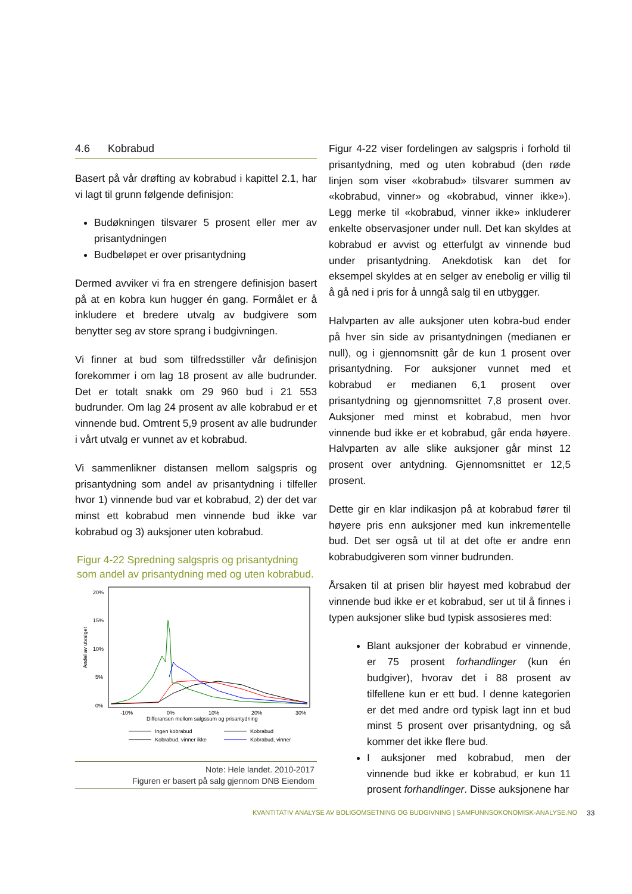4.6 Kobrabud
Basert på vår drøfting av kobrabud i kapittel 2.1, har vi lagt til grunn følgende definisjon:
Budøkningen tilsvarer 5 prosent eller mer av prisantydningen
Budbeløpet er over prisantydning
Dermed avviker vi fra en strengere definisjon basert på at en kobra kun hugger én gang. Formålet er å inkludere et bredere utvalg av budgivere som benytter seg av store sprang i budgivningen.
Vi finner at bud som tilfredsstiller vår definisjon forekommer i om lag 18 prosent av alle budrunder. Det er totalt snakk om 29 960 bud i 21 553 budrunder. Om lag 24 prosent av alle kobrabud er et vinnende bud. Omtrent 5,9 prosent av alle budrunder i vårt utvalg er vunnet av et kobrabud.
Vi sammenlikner distansen mellom salgspris og prisantydning som andel av prisantydning i tilfeller hvor 1) vinnende bud var et kobrabud, 2) der det var minst ett kobrabud men vinnende bud ikke var kobrabud og 3) auksjoner uten kobrabud.
Figur 4-22 Spredning salgspris og prisantydning som andel av prisantydning med og uten kobrabud.
20%
15%
10%
5%
0%
Andel av utvalget
-10%
0%
10%
20%
30%
Differansen mellom salgssum og prisantydning
Ingen kobrabud
Kobrabud
Kobrabud, vinner ikke
Kobrabud, vinner
Note: Hele landet. 2010-2017
Figuren er basert på salg gjennom DNB Eiendom
Figur 4-22 viser fordelingen av salgspris i forhold til prisantydning, med og uten kobrabud (den røde linjen som viser «kobrabud» tilsvarer summen av «kobrabud, vinner» og «kobrabud, vinner ikke»). Legg merke til «kobrabud, vinner ikke» inkluderer enkelte observasjoner under null. Det kan skyldes at kobrabud er avvist og etterfulgt av vinnende bud under prisantydning. Anekdotisk kan det for eksempel skyldes at en selger av enebolig er villig til å gå ned i pris for å unngå salg til en utbygger.
Halvparten av alle auksjoner uten kobra-bud ender på hver sin side av prisantydningen (medianen er null), og i gjennomsnitt går de kun 1 prosent over prisantydning. For auksjoner vunnet med et kobrabud er medianen 6,1 prosent over prisantydning og gjennomsnittet 7,8 prosent over. Auksjoner med minst et kobrabud, men hvor vinnende bud ikke er et kobrabud, går enda høyere. Halvparten av alle slike auksjoner går minst 12 prosent over antydning. Gjennomsnittet er 12,5 prosent.
Dette gir en klar indikasjon på at kobrabud fører til høyere pris enn auksjoner med kun inkrementelle bud. Det ser også ut til at det ofte er andre enn kobrabudgiveren som vinner budrunden.
Årsaken til at prisen blir høyest med kobrabud der vinnende bud ikke er et kobrabud, ser ut til å finnes i typen auksjoner slike bud typisk assosieres med:
Blant auksjoner der kobrabud er vinnende, er 75 prosent forhandlinger (kun én budgiver), hvorav det i 88 prosent av tilfellene kun er ett bud. I denne kategorien er det med andre ord typisk lagt inn et bud minst 5 prosent over prisantydning, og så kommer det ikke flere bud.
I auksjoner med kobrabud, men der vinnende bud ikke er kobrabud, er kun 11 prosent forhandlinger. Disse auksjonene har
KVANTITATIV ANALYSE AV BOLIGOMSETNING OG BUDGIVNING | SAMFUNNSOKONOMISK-ANALYSE.NO
33